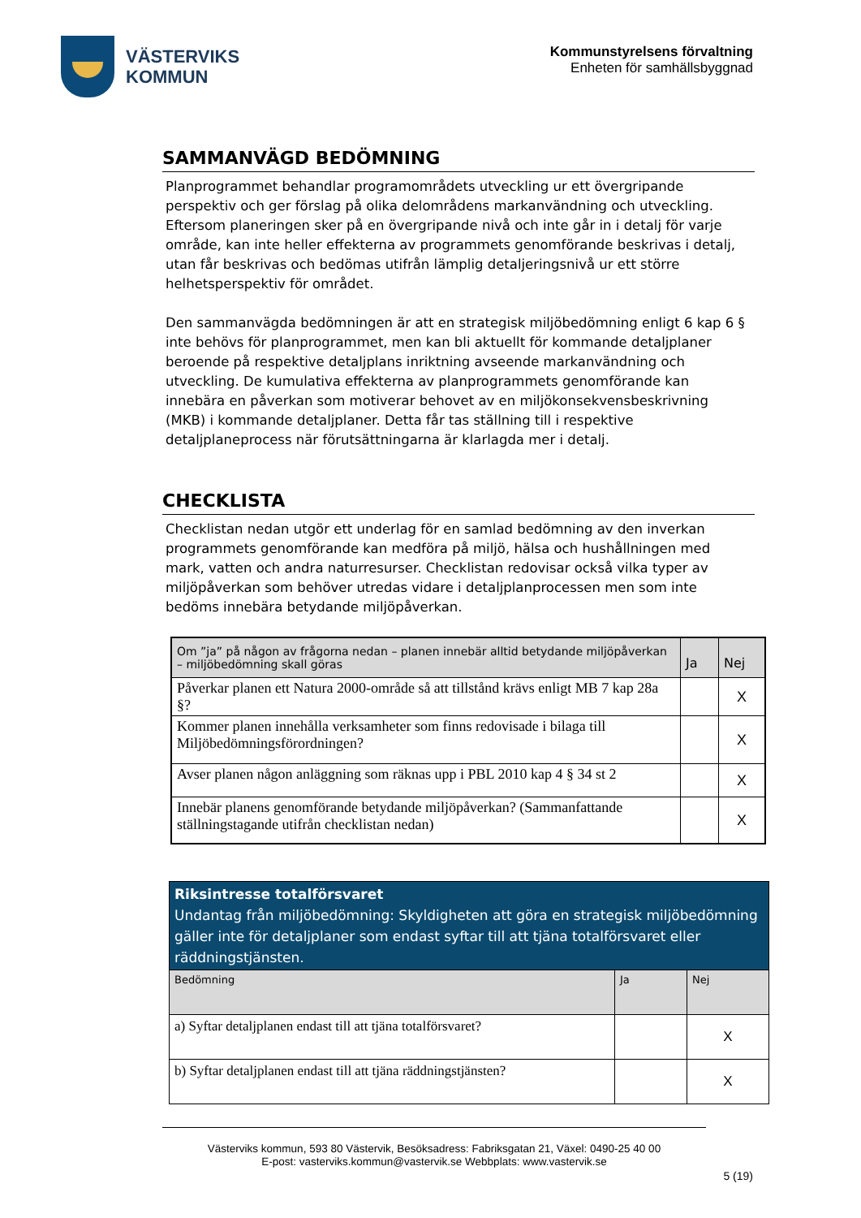VÄSTERVIKS
KOMMUN
Kommunstyrelsens förvaltning
Enheten för samhällsbyggnad
SAMMANVÄGD BEDÖMNING
Planprogrammet behandlar programområdets utveckling ur ett övergripande perspektiv och ger förslag på olika delområdens markanvändning och utveckling. Eftersom planeringen sker på en övergripande nivå och inte går in i detalj för varje område, kan inte heller effekterna av programmets genomförande beskrivas i detalj, utan får beskrivas och bedömas utifrån lämplig detaljeringsnivå ur ett större helhetsperspektiv för området.
Den sammanvägda bedömningen är att en strategisk miljöbedömning enligt 6 kap 6 § inte behövs för planprogrammet, men kan bli aktuellt för kommande detaljplaner beroende på respektive detaljplans inriktning avseende markanvändning och utveckling. De kumulativa effekterna av planprogrammets genomförande kan innebära en påverkan som motiverar behovet av en miljökonsekvensbeskrivning (MKB) i kommande detaljplaner. Detta får tas ställning till i respektive detaljplaneprocess när förutsättningarna är klarlagda mer i detalj.
CHECKLISTA
Checklistan nedan utgör ett underlag för en samlad bedömning av den inverkan programmets genomförande kan medföra på miljö, hälsa och hushållningen med mark, vatten och andra naturresurser. Checklistan redovisar också vilka typer av miljöpåverkan som behöver utredas vidare i detaljplanprocessen men som inte bedöms innebära betydande miljöpåverkan.
| Om ”ja” på någon av frågorna nedan – planen innebär alltid betydande miljöpåverkan – miljöbedömning skall göras | Ja | Nej |
| --- | --- | --- |
| Påverkar planen ett Natura 2000-område så att tillstånd krävs enligt MB 7 kap 28a §? | | X |
| Kommer planen innehålla verksamheter som finns redovisade i bilaga till Miljöbedömningsförordningen? | | X |
| Avser planen någon anläggning som räknas upp i PBL 2010 kap 4 § 34 st 2 | | X |
| Innebär planens genomförande betydande miljöpåverkan? (Sammanfattande ställningstagande utifrån checklistan nedan) | | X |
| Riksintresse totalförsvaret Undantag från miljöbedömning: Skyldigheten att göra en strategisk miljöbedömning gäller inte för detaljplaner som endast syftar till att tjäna totalförsvaret eller räddningstjänsten. | | |
| Bedömning | Ja | Nej |
| a) Syftar detaljplanen endast till att tjäna totalförsvaret? | | X |
| b) Syftar detaljplanen endast till att tjäna räddningstjänsten? | | X |
Västerviks kommun, 593 80 Västervik, Besöksadress: Fabriksgatan 21, Växel: 0490-25 40 00
E-post: vasterviks.kommun@vastervik.se Webbplats: www.vastervik.se
5 (19)